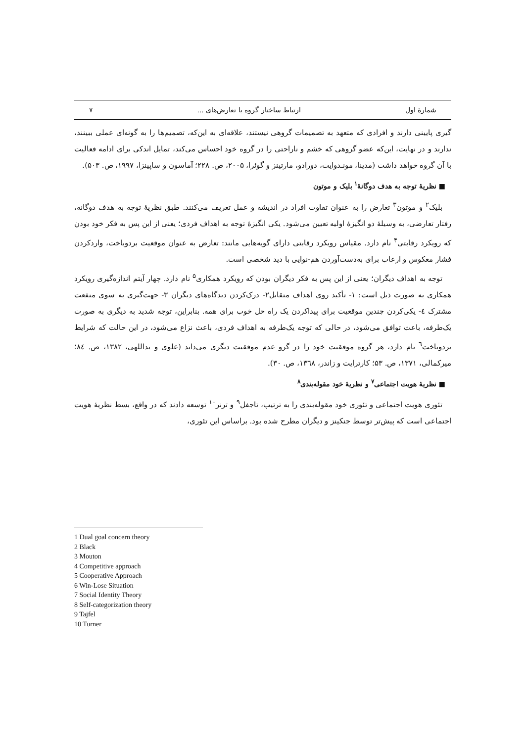شمارهٔ اول ارتباط ساختار گروه با تعارض‌های ... ۷
گیری پایینی دارند و افرادی که متعهد به تصمیمات گروهی نیستند، علاقه‌ای به این‌که، تصمیم‌ها را به گونه‌ای عملی ببینند، ندارند و در نهایت، این‌که عضو گروهی که خشم و ناراحتی را در گروه خود احساس می‌کند، تمایل اندکی برای ادامه فعالیت با آن گروه خواهد داشت (مدینا، مونـدوایت، دورادو، مارتینز و گوئرا، ۲۰۰۵، ص. ۲۲۸؛ آماسون و ساپینزا، ۱۹۹۷، ص. ۵۰۳).
■ نظریهٔ توجه به هدف دوگانهٔ<sup>۱</sup> بلیک و موتون
بلیک<sup>۲</sup> و موتون<sup>۳</sup> تعارض را به عنوان تفاوت افراد در اندیشه و عمل تعریف می‌کنند. طبق نظریهٔ توجه به هدف دوگانه، رفتار تعارضی، به وسیلهٔ دو انگیزهٔ اولیه تعیین می‌شود. یکی انگیزهٔ توجه به اهداف فردی؛ یعنی از این پس به فکر خود بودن که رویکرد رقابتی<sup>۴</sup> نام دارد. مقیاس رویکرد رقابتی دارای گویه‌هایی مانند: تعارض به عنوان موقعیت بردوباخت، واردکردن فشار معکوس و ارعاب برای به‌دست‌آوردن هم-نوایی با دید شخصی است.
توجه به اهداف دیگران؛ یعنی از این پس به فکر دیگران بودن که رویکرد همکاری<sup>۵</sup> نام دارد. چهار آیتم اندازه‌گیری رویکرد همکاری به صورت ذیل است: ۱- تأکید روی اهداف متقابل۲- درک‌کردن دیدگاه‌های دیگران ۳- جهت‌گیری به سوی منفعت مشترک ٤- یکی‌کردن چندین موقعیت برای پیداکردن یک راه حل خوب برای همه. بنابراین، توجه شدید به دیگری به صورت یک‌طرفه، باعث توافق می‌شود، در حالی که توجه یک‌طرفه به اهداف فردی، باعث نزاع می‌شود، در این حالت که شرایط بردوباخت<sup>٦</sup> نام دارد، هر گروه موفقیت خود را در گرو عدم موفقیت دیگری می‌داند (علوی و یداللهی، ۱۳۸۲، ص. ۸٤؛ میرکمالی، ۱۳۷۱، ص. ۵۳؛ کارترایت و زاندر، ۱۳٦۸، ص. ۳۰).
■ نظریهٔ هویت اجتماعی<sup>۷</sup> و نظریهٔ خود مقوله‌بندی<sup>۸</sup>
تئوری هویت اجتماعی و تئوری خود مقوله‌بندی را به ترتیب، تاجفل<sup>۹</sup> و ترنر<sup>۱۰</sup> توسعه دادند که در واقع، بسط نظریهٔ هویت اجتماعی است که پیش‌تر توسط جنکینز و دیگران مطرح شده بود. براساس این تئوری،
1 Dual goal concern theory
2 Black
3 Mouton
4 Competitive approach
5 Cooperative Approach
6 Win-Lose Situation
7 Social Identity Theory
8 Self-categorization theory
9 Tajfel
10 Turner